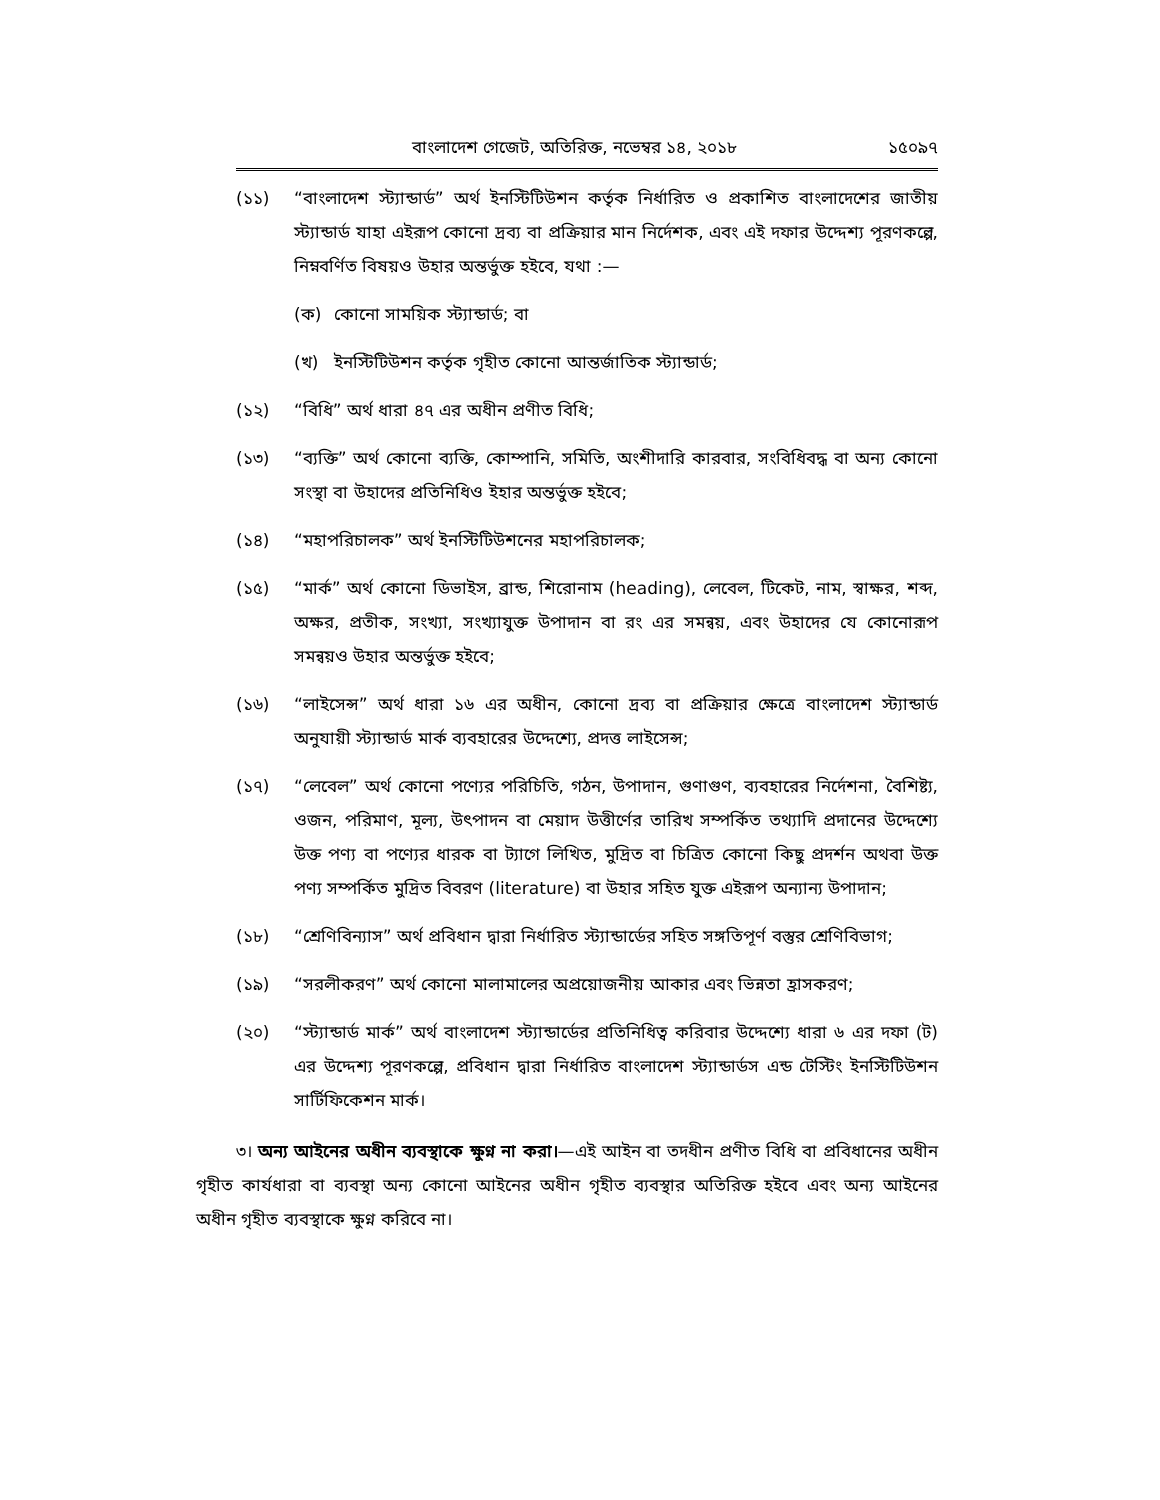বাংলাদেশ গেজেট, অতিরিক্ত, নভেম্বর ১৪, ২০১৮ ১৫০৯৭
(১১) “বাংলাদেশ স্ট্যান্ডার্ড” অর্থ ইনস্টিটিউশন কর্তৃক নির্ধারিত ও প্রকাশিত বাংলাদেশের জাতীয় স্ট্যান্ডার্ড যাহা এইরূপ কোনো দ্রব্য বা প্রক্রিয়ার মান নির্দেশক, এবং এই দফার উদ্দেশ্য পূরণকল্পে, নিম্নবর্ণিত বিষয়ও উহার অন্তর্ভুক্ত হইবে, যথা :—
(ক) কোনো সাময়িক স্ট্যান্ডার্ড; বা
(খ) ইনস্টিটিউশন কর্তৃক গৃহীত কোনো আন্তর্জাতিক স্ট্যান্ডার্ড;
(১২) “বিধি” অর্থ ধারা ৪৭ এর অধীন প্রণীত বিধি;
(১৩) “ব্যক্তি” অর্থ কোনো ব্যক্তি, কোম্পানি, সমিতি, অংশীদারি কারবার, সংবিধিবদ্ধ বা অন্য কোনো সংস্থা বা উহাদের প্রতিনিধিও ইহার অন্তর্ভুক্ত হইবে;
(১৪) “মহাপরিচালক” অর্থ ইনস্টিটিউশনের মহাপরিচালক;
(১৫) “মার্ক” অর্থ কোনো ডিভাইস, ব্রান্ড, শিরোনাম (heading), লেবেল, টিকেট, নাম, স্বাক্ষর, শব্দ, অক্ষর, প্রতীক, সংখ্যা, সংখ্যাযুক্ত উপাদান বা রং এর সমন্বয়, এবং উহাদের যে কোনোরূপ সমন্বয়ও উহার অন্তর্ভুক্ত হইবে;
(১৬) “লাইসেন্স” অর্থ ধারা ১৬ এর অধীন, কোনো দ্রব্য বা প্রক্রিয়ার ক্ষেত্রে বাংলাদেশ স্ট্যান্ডার্ড অনুযায়ী স্ট্যান্ডার্ড মার্ক ব্যবহারের উদ্দেশ্যে, প্রদত্ত লাইসেন্স;
(১৭) “লেবেল” অর্থ কোনো পণ্যের পরিচিতি, গঠন, উপাদান, গুণাগুণ, ব্যবহারের নির্দেশনা, বৈশিষ্ট্য, ওজন, পরিমাণ, মূল্য, উৎপাদন বা মেয়াদ উত্তীর্ণের তারিখ সম্পর্কিত তথ্যাদি প্রদানের উদ্দেশ্যে উক্ত পণ্য বা পণ্যের ধারক বা ট্যাগে লিখিত, মুদ্রিত বা চিত্রিত কোনো কিছু প্রদর্শন অথবা উক্ত পণ্য সম্পর্কিত মুদ্রিত বিবরণ (literature) বা উহার সহিত যুক্ত এইরূপ অন্যান্য উপাদান;
(১৮) “শ্রেণিবিন্যাস” অর্থ প্রবিধান দ্বারা নির্ধারিত স্ট্যান্ডার্ডের সহিত সঙ্গতিপূর্ণ বস্তুর শ্রেণিবিভাগ;
(১৯) “সরলীকরণ” অর্থ কোনো মালামালের অপ্রয়োজনীয় আকার এবং ভিন্নতা হ্রাসকরণ;
(২০) “স্ট্যান্ডার্ড মার্ক” অর্থ বাংলাদেশ স্ট্যান্ডার্ডের প্রতিনিধিত্ব করিবার উদ্দেশ্যে ধারা ৬ এর দফা (ট) এর উদ্দেশ্য পূরণকল্পে, প্রবিধান দ্বারা নির্ধারিত বাংলাদেশ স্ট্যান্ডার্ডস এন্ড টেস্টিং ইনস্টিটিউশন সার্টিফিকেশন মার্ক।
৩। অন্য আইনের অধীন ব্যবস্থাকে ক্ষুণ্ন না করা।—এই আইন বা তদধীন প্রণীত বিধি বা প্রবিধানের অধীন গৃহীত কার্যধারা বা ব্যবস্থা অন্য কোনো আইনের অধীন গৃহীত ব্যবস্থার অতিরিক্ত হইবে এবং অন্য আইনের অধীন গৃহীত ব্যবস্থাকে ক্ষুণ্ন করিবে না।